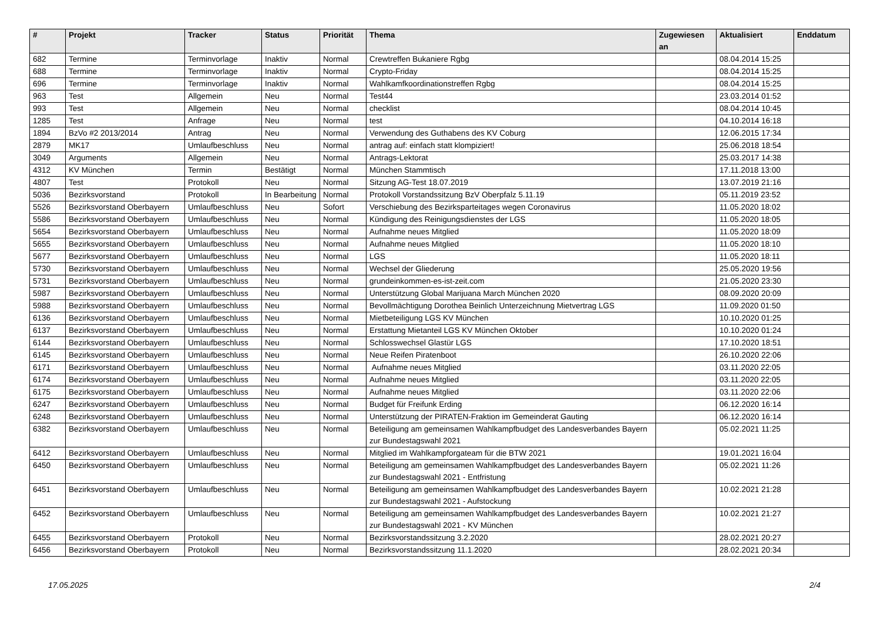| # | Projekt | Tracker | Status | Priorität | Thema | Zugewiesen an | Aktualisiert | Enddatum |
| --- | --- | --- | --- | --- | --- | --- | --- | --- |
| 682 | Termine | Terminvorlage | Inaktiv | Normal | Crewtreffen Bukaniere Rgbg | | 08.04.2014 15:25 | |
| 688 | Termine | Terminvorlage | Inaktiv | Normal | Crypto-Friday | | 08.04.2014 15:25 | |
| 696 | Termine | Terminvorlage | Inaktiv | Normal | Wahlkamfkoordinationstreffen Rgbg | | 08.04.2014 15:25 | |
| 963 | Test | Allgemein | Neu | Normal | Test44 | | 23.03.2014 01:52 | |
| 993 | Test | Allgemein | Neu | Normal | checklist | | 08.04.2014 10:45 | |
| 1285 | Test | Anfrage | Neu | Normal | test | | 04.10.2014 16:18 | |
| 1894 | BzVo #2 2013/2014 | Antrag | Neu | Normal | Verwendung des Guthabens des KV Coburg | | 12.06.2015 17:34 | |
| 2879 | MK17 | Umlaufbeschluss | Neu | Normal | antrag auf: einfach statt klompiziert! | | 25.06.2018 18:54 | |
| 3049 | Arguments | Allgemein | Neu | Normal | Antrags-Lektorat | | 25.03.2017 14:38 | |
| 4312 | KV München | Termin | Bestätigt | Normal | München Stammtisch | | 17.11.2018 13:00 | |
| 4807 | Test | Protokoll | Neu | Normal | Sitzung AG-Test 18.07.2019 | | 13.07.2019 21:16 | |
| 5036 | Bezirksvorstand | Protokoll | In Bearbeitung | Normal | Protokoll Vorstandssitzung BzV Oberpfalz 5.11.19 | | 05.11.2019 23:52 | |
| 5526 | Bezirksvorstand Oberbayern | Umlaufbeschluss | Neu | Sofort | Verschiebung des Bezirksparteitages wegen Coronavirus | | 11.05.2020 18:02 | |
| 5586 | Bezirksvorstand Oberbayern | Umlaufbeschluss | Neu | Normal | Kündigung des Reinigungsdienstes der LGS | | 11.05.2020 18:05 | |
| 5654 | Bezirksvorstand Oberbayern | Umlaufbeschluss | Neu | Normal | Aufnahme neues Mitglied | | 11.05.2020 18:09 | |
| 5655 | Bezirksvorstand Oberbayern | Umlaufbeschluss | Neu | Normal | Aufnahme neues Mitglied | | 11.05.2020 18:10 | |
| 5677 | Bezirksvorstand Oberbayern | Umlaufbeschluss | Neu | Normal | LGS | | 11.05.2020 18:11 | |
| 5730 | Bezirksvorstand Oberbayern | Umlaufbeschluss | Neu | Normal | Wechsel der Gliederung | | 25.05.2020 19:56 | |
| 5731 | Bezirksvorstand Oberbayern | Umlaufbeschluss | Neu | Normal | grundeinkommen-es-ist-zeit.com | | 21.05.2020 23:30 | |
| 5987 | Bezirksvorstand Oberbayern | Umlaufbeschluss | Neu | Normal | Unterstützung Global Marijuana March München 2020 | | 08.09.2020 20:09 | |
| 5988 | Bezirksvorstand Oberbayern | Umlaufbeschluss | Neu | Normal | Bevollmächtigung Dorothea Beinlich Unterzeichnung Mietvertrag LGS | | 11.09.2020 01:50 | |
| 6136 | Bezirksvorstand Oberbayern | Umlaufbeschluss | Neu | Normal | Mietbeteiligung LGS KV München | | 10.10.2020 01:25 | |
| 6137 | Bezirksvorstand Oberbayern | Umlaufbeschluss | Neu | Normal | Erstattung Mietanteil LGS KV München Oktober | | 10.10.2020 01:24 | |
| 6144 | Bezirksvorstand Oberbayern | Umlaufbeschluss | Neu | Normal | Schlosswechsel Glastür LGS | | 17.10.2020 18:51 | |
| 6145 | Bezirksvorstand Oberbayern | Umlaufbeschluss | Neu | Normal | Neue Reifen Piratenboot | | 26.10.2020 22:06 | |
| 6171 | Bezirksvorstand Oberbayern | Umlaufbeschluss | Neu | Normal | Aufnahme neues Mitglied | | 03.11.2020 22:05 | |
| 6174 | Bezirksvorstand Oberbayern | Umlaufbeschluss | Neu | Normal | Aufnahme neues Mitglied | | 03.11.2020 22:05 | |
| 6175 | Bezirksvorstand Oberbayern | Umlaufbeschluss | Neu | Normal | Aufnahme neues Mitglied | | 03.11.2020 22:06 | |
| 6247 | Bezirksvorstand Oberbayern | Umlaufbeschluss | Neu | Normal | Budget für Freifunk Erding | | 06.12.2020 16:14 | |
| 6248 | Bezirksvorstand Oberbayern | Umlaufbeschluss | Neu | Normal | Unterstützung der PIRATEN-Fraktion im Gemeinderat Gauting | | 06.12.2020 16:14 | |
| 6382 | Bezirksvorstand Oberbayern | Umlaufbeschluss | Neu | Normal | Beteiligung am gemeinsamen Wahlkampfbudget des Landesverbandes Bayern zur Bundestagswahl 2021 | | 05.02.2021 11:25 | |
| 6412 | Bezirksvorstand Oberbayern | Umlaufbeschluss | Neu | Normal | Mitglied im Wahlkampforgateam für die BTW 2021 | | 19.01.2021 16:04 | |
| 6450 | Bezirksvorstand Oberbayern | Umlaufbeschluss | Neu | Normal | Beteiligung am gemeinsamen Wahlkampfbudget des Landesverbandes Bayern zur Bundestagswahl 2021 - Entfristung | | 05.02.2021 11:26 | |
| 6451 | Bezirksvorstand Oberbayern | Umlaufbeschluss | Neu | Normal | Beteiligung am gemeinsamen Wahlkampfbudget des Landesverbandes Bayern zur Bundestagswahl 2021 - Aufstockung | | 10.02.2021 21:28 | |
| 6452 | Bezirksvorstand Oberbayern | Umlaufbeschluss | Neu | Normal | Beteiligung am gemeinsamen Wahlkampfbudget des Landesverbandes Bayern zur Bundestagswahl 2021 - KV München | | 10.02.2021 21:27 | |
| 6455 | Bezirksvorstand Oberbayern | Protokoll | Neu | Normal | Bezirksvorstandssitzung 3.2.2020 | | 28.02.2021 20:27 | |
| 6456 | Bezirksvorstand Oberbayern | Protokoll | Neu | Normal | Bezirksvorstandssitzung 11.1.2020 | | 28.02.2021 20:34 | |
17.05.2025 2/4